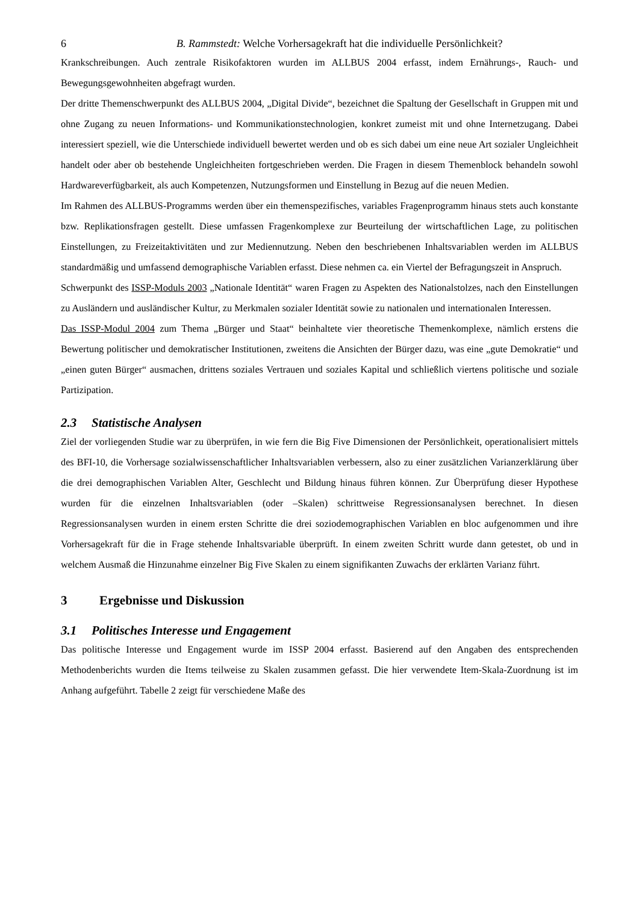6 B. Rammstedt: Welche Vorhersagekraft hat die individuelle Persönlichkeit?
Krankschreibungen. Auch zentrale Risikofaktoren wurden im ALLBUS 2004 erfasst, indem Ernährungs-, Rauch- und Bewegungsgewohnheiten abgefragt wurden.
Der dritte Themenschwerpunkt des ALLBUS 2004, „Digital Divide“, bezeichnet die Spaltung der Gesellschaft in Gruppen mit und ohne Zugang zu neuen Informations- und Kommunikationstechnologien, konkret zumeist mit und ohne Internetzugang. Dabei interessiert speziell, wie die Unterschiede individuell bewertet werden und ob es sich dabei um eine neue Art sozialer Ungleichheit handelt oder aber ob bestehende Ungleichheiten fortgeschrieben werden. Die Fragen in diesem Themenblock behandeln sowohl Hardwareverfügbarkeit, als auch Kompetenzen, Nutzungsformen und Einstellung in Bezug auf die neuen Medien.
Im Rahmen des ALLBUS-Programms werden über ein themenspezifisches, variables Fragenprogramm hinaus stets auch konstante bzw. Replikationsfragen gestellt. Diese umfassen Fragenkomplexe zur Beurteilung der wirtschaftlichen Lage, zu politischen Einstellungen, zu Freizeitaktivitäten und zur Mediennutzung. Neben den beschriebenen Inhaltsvariablen werden im ALLBUS standardmäßig und umfassend demographische Variablen erfasst. Diese nehmen ca. ein Viertel der Befragungszeit in Anspruch.
Schwerpunkt des ISSP-Moduls 2003 „Nationale Identität“ waren Fragen zu Aspekten des Nationalstolzes, nach den Einstellungen zu Ausländern und ausländischer Kultur, zu Merkmalen sozialer Identität sowie zu nationalen und internationalen Interessen.
Das ISSP-Modul 2004 zum Thema „Bürger und Staat“ beinhaltete vier theoretische Themenkomplexe, nämlich erstens die Bewertung politischer und demokratischer Institutionen, zweitens die Ansichten der Bürger dazu, was eine „gute Demokratie“ und „einen guten Bürger“ ausmachen, drittens soziales Vertrauen und soziales Kapital und schließlich viertens politische und soziale Partizipation.
2.3 Statistische Analysen
Ziel der vorliegenden Studie war zu überprüfen, in wie fern die Big Five Dimensionen der Persönlichkeit, operationalisiert mittels des BFI-10, die Vorhersage sozialwissenschaftlicher Inhaltsvariablen verbessern, also zu einer zusätzlichen Varianzerklärung über die drei demographischen Variablen Alter, Geschlecht und Bildung hinaus führen können. Zur Überprüfung dieser Hypothese wurden für die einzelnen Inhaltsvariablen (oder –Skalen) schrittweise Regressionsanalysen berechnet. In diesen Regressionsanalysen wurden in einem ersten Schritte die drei soziodemographischen Variablen en bloc aufgenommen und ihre Vorhersagekraft für die in Frage stehende Inhaltsvariable überprüft. In einem zweiten Schritt wurde dann getestet, ob und in welchem Ausmaß die Hinzunahme einzelner Big Five Skalen zu einem signifikanten Zuwachs der erklärten Varianz führt.
3 Ergebnisse und Diskussion
3.1 Politisches Interesse und Engagement
Das politische Interesse und Engagement wurde im ISSP 2004 erfasst. Basierend auf den Angaben des entsprechenden Methodenberichts wurden die Items teilweise zu Skalen zusammen gefasst. Die hier verwendete Item-Skala-Zuordnung ist im Anhang aufgeführt. Tabelle 2 zeigt für verschiedene Maße des